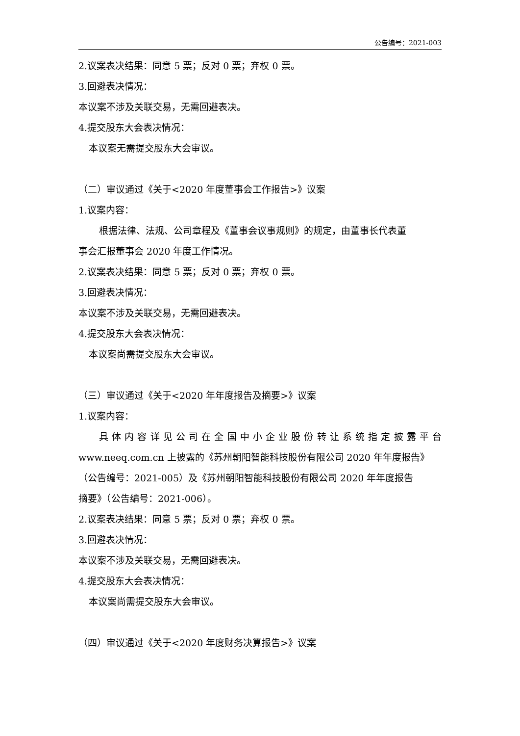公告编号：2021-003
2.议案表决结果：同意 5 票；反对 0 票；弃权 0 票。
3.回避表决情况：
本议案不涉及关联交易，无需回避表决。
4.提交股东大会表决情况：
本议案无需提交股东大会审议。
（二）审议通过《关于<2020 年度董事会工作报告>》议案
1.议案内容：
根据法律、法规、公司章程及《董事会议事规则》的规定，由董事长代表董
事会汇报董事会 2020 年度工作情况。
2.议案表决结果：同意 5 票；反对 0 票；弃权 0 票。
3.回避表决情况：
本议案不涉及关联交易，无需回避表决。
4.提交股东大会表决情况：
本议案尚需提交股东大会审议。
（三）审议通过《关于<2020 年年度报告及摘要>》议案
1.议案内容：
具体内容详见公司在全国中小企业股份转让系统指定披露平台
www.neeq.com.cn 上披露的《苏州朝阳智能科技股份有限公司 2020 年年度报告》
（公告编号：2021-005）及《苏州朝阳智能科技股份有限公司 2020 年年度报告
摘要》（公告编号：2021-006）。
2.议案表决结果：同意 5 票；反对 0 票；弃权 0 票。
3.回避表决情况：
本议案不涉及关联交易，无需回避表决。
4.提交股东大会表决情况：
本议案尚需提交股东大会审议。
（四）审议通过《关于<2020 年度财务决算报告>》议案